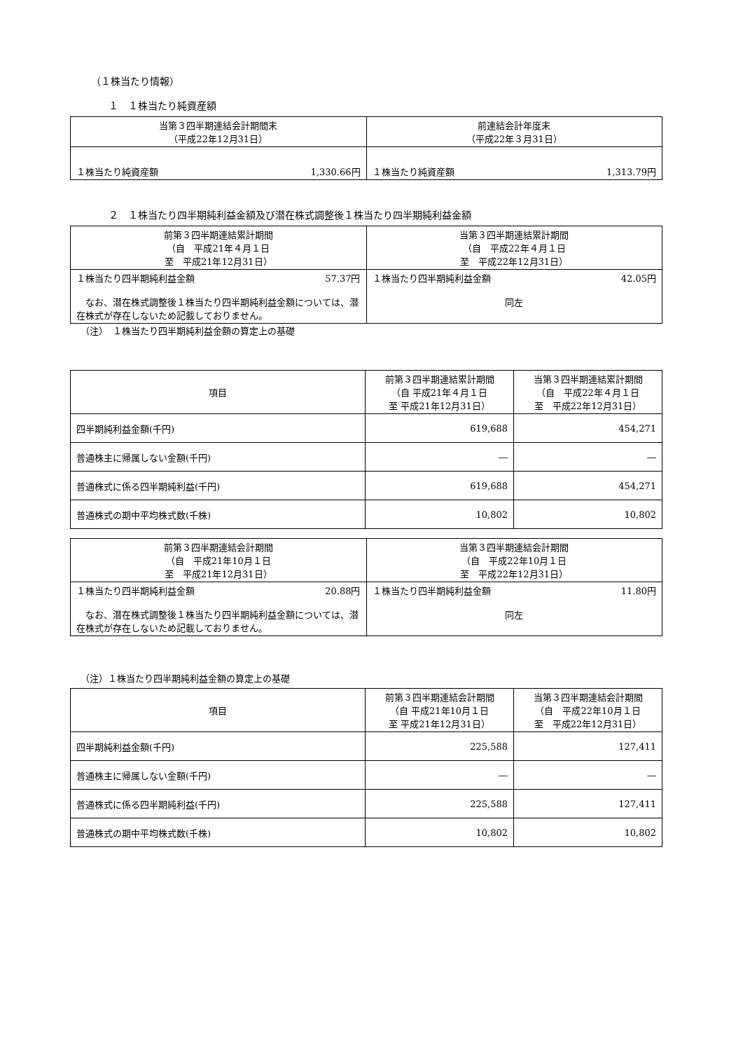（１株当たり情報）
１　１株当たり純資産額
| 当第３四半期連結会計期間末 （平成22年12月31日） | 前連結会計年度末 （平成22年３月31日） |
| --- | --- |
| １株当たり純資産額 1,330.66円 | １株当たり純資産額 1,313.79円 |
２　１株当たり四半期純利益金額及び潜在株式調整後１株当たり四半期純利益金額
| 前第３四半期連結累計期間 （自 平成21年４月１日 至 平成21年12月31日） | 当第３四半期連結累計期間 （自 平成22年４月１日 至 平成22年12月31日） |
| --- | --- |
| １株当たり四半期純利益金額 57.37円 なお、潜在株式調整後１株当たり四半期純利益金額については、潜在株式が存在しないため記載しておりません。 | １株当たり四半期純利益金額 42.05円 同左 |
（注）　１株当たり四半期純利益金額の算定上の基礎
| 項目 | 前第３四半期連結累計期間 （自 平成21年４月１日 至 平成21年12月31日） | 当第３四半期連結累計期間 （自 平成22年４月１日 至 平成22年12月31日） |
| 四半期純利益金額(千円) | 619,688 | 454,271 |
| 普通株主に帰属しない金額(千円) | ― | ― |
| 普通株式に係る四半期純利益(千円) | 619,688 | 454,271 |
| 普通株式の期中平均株式数(千株) | 10,802 | 10,802 |
| 前第３四半期連結会計期間 （自 平成21年10月１日 至 平成21年12月31日） | 当第３四半期連結会計期間 （自 平成22年10月１日 至 平成22年12月31日） |
| --- | --- |
| １株当たり四半期純利益金額 20.88円 なお、潜在株式調整後１株当たり四半期純利益金額については、潜在株式が存在しないため記載しておりません。 | １株当たり四半期純利益金額 11.80円 同左 |
（注）１株当たり四半期純利益金額の算定上の基礎
| 項目 | 前第３四半期連結会計期間 （自 平成21年10月１日 至 平成21年12月31日） | 当第３四半期連結会計期間 （自 平成22年10月１日 至 平成22年12月31日） |
| 四半期純利益金額(千円) | 225,588 | 127,411 |
| 普通株主に帰属しない金額(千円) | ― | ― |
| 普通株式に係る四半期純利益(千円) | 225,588 | 127,411 |
| 普通株式の期中平均株式数(千株) | 10,802 | 10,802 |